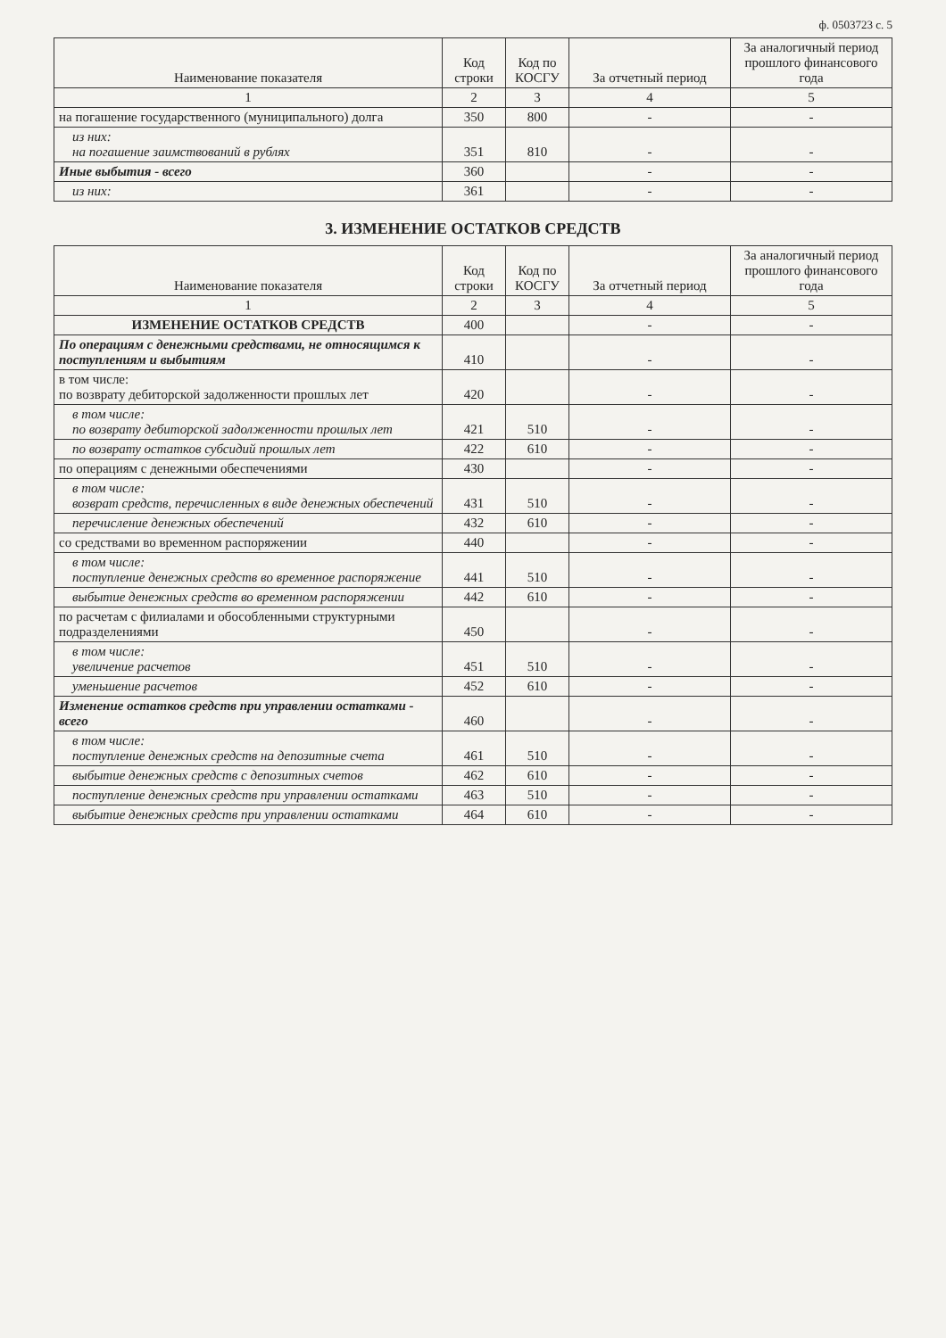ф. 0503723 с. 5
| Наименование показателя | Код строки | Код по КОСГУ | За отчетный период | За аналогичный период прошлого финансового года |
| --- | --- | --- | --- | --- |
| 1 | 2 | 3 | 4 | 5 |
| на погашение государственного (муниципального) долга | 350 | 800 | - | - |
| из них: на погашение заимствований в рублях | 351 | 810 | - | - |
| Иные выбытия - всего | 360 | | - | - |
| из них: | 361 | | - | - |
3. ИЗМЕНЕНИЕ ОСТАТКОВ СРЕДСТВ
| Наименование показателя | Код строки | Код по КОСГУ | За отчетный период | За аналогичный период прошлого финансового года |
| --- | --- | --- | --- | --- |
| 1 | 2 | 3 | 4 | 5 |
| ИЗМЕНЕНИЕ ОСТАТКОВ СРЕДСТВ | 400 | | - | - |
| По операциям с денежными средствами, не относящимся к поступлениям и выбытиям | 410 | | - | - |
| в том числе: по возврату дебиторской задолженности прошлых лет | 420 | | - | - |
| в том числе: по возврату дебиторской задолженности прошлых лет | 421 | 510 | - | - |
| по возврату остатков субсидий прошлых лет | 422 | 610 | - | - |
| по операциям с денежными обеспечениями | 430 | | - | - |
| в том числе: возврат средств, перечисленных в виде денежных обеспечений | 431 | 510 | - | - |
| перечисление денежных обеспечений | 432 | 610 | - | - |
| со средствами во временном распоряжении | 440 | | - | - |
| в том числе: поступление денежных средств во временное распоряжение | 441 | 510 | - | - |
| выбытие денежных средств во временном распоряжении | 442 | 610 | - | - |
| по расчетам с филиалами и обособленными структурными подразделениями | 450 | | - | - |
| в том числе: увеличение расчетов | 451 | 510 | - | - |
| уменьшение расчетов | 452 | 610 | - | - |
| Изменение остатков средств при управлении остатками - всего | 460 | | - | - |
| в том числе: поступление денежных средств на депозитные счета | 461 | 510 | - | - |
| выбытие денежных средств с депозитных счетов | 462 | 610 | - | - |
| поступление денежных средств при управлении остатками | 463 | 510 | - | - |
| выбытие денежных средств при управлении остатками | 464 | 610 | - | - |